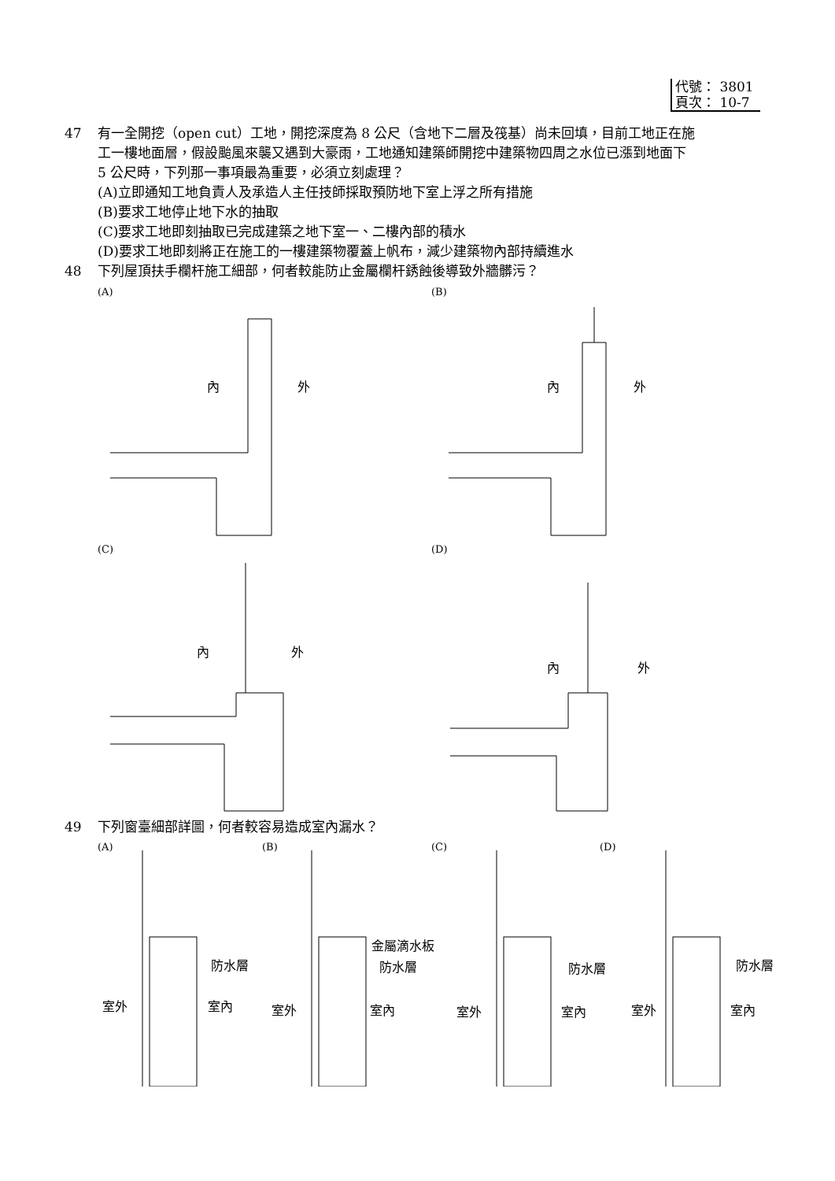代號： 3801
頁次： 10-7
47 有一全開挖（open cut）工地，開挖深度為 8 公尺（含地下二層及筏基）尚未回填，目前工地正在施
工一樓地面層，假設颱風來襲又遇到大豪雨，工地通知建築師開挖中建築物四周之水位已漲到地面下
5 公尺時，下列那一事項最為重要，必須立刻處理？
(A)立即通知工地負責人及承造人主任技師採取預防地下室上浮之所有措施
(B)要求工地停止地下水的抽取
(C)要求工地即刻抽取已完成建築之地下室一、二樓內部的積水
(D)要求工地即刻將正在施工的一樓建築物覆蓋上帆布，減少建築物內部持續進水
48 下列屋頂扶手欄杆施工細部，何者較能防止金屬欄杆銹蝕後導致外牆髒污？
(A) (B)
(C) (D)
內 外 內 外
內 外
內 外
49 下列窗臺細部詳圖，何者較容易造成室內漏水？
(A) (B) (C) (D)
金屬滴水板
防水層 防水層 防水層 防水層
室外 室內 室外 室內 室外 室內 室外 室內